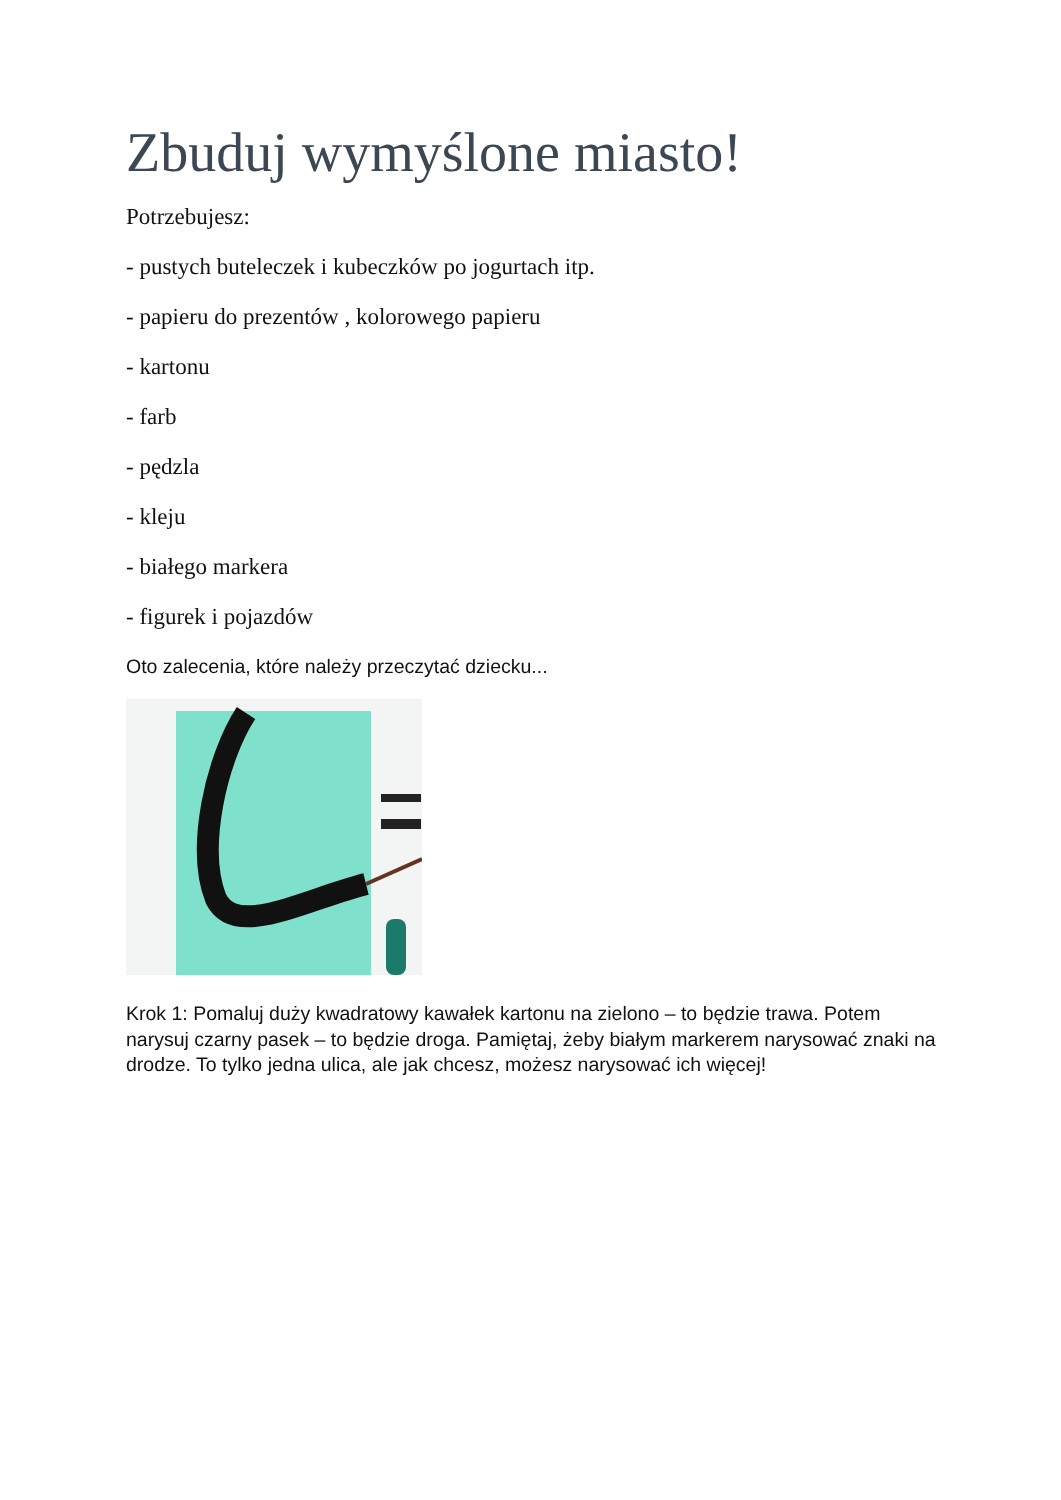Zbuduj wymyślone miasto!
Potrzebujesz:
- pustych buteleczek i kubeczków po jogurtach itp.
- papieru do prezentów , kolorowego papieru
- kartonu
- farb
- pędzla
- kleju
- białego markera
- figurek i pojazdów
Oto zalecenia, które należy przeczytać dziecku...
Krok 1: Pomaluj duży kwadratowy kawałek kartonu na zielono – to będzie trawa. Potem narysuj czarny pasek – to będzie droga. Pamiętaj, żeby białym markerem narysować znaki na drodze. To tylko jedna ulica, ale jak chcesz, możesz narysować ich więcej!